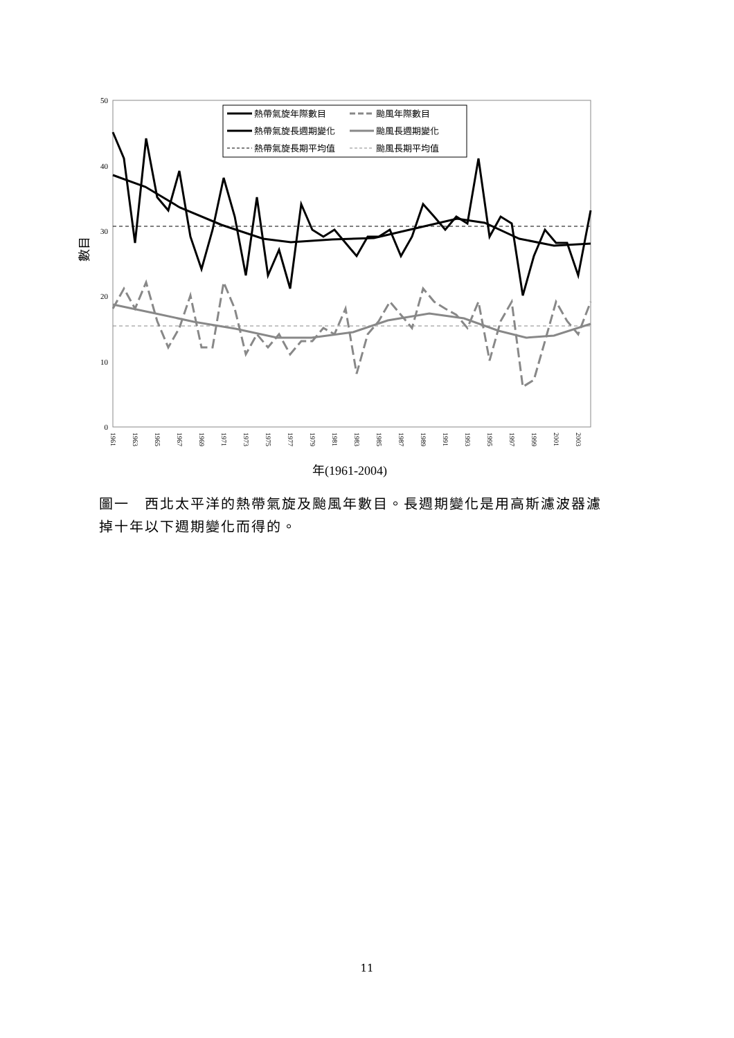50
40
30
20
10
0
數目
1961
1963
1965
1967
1969
1971
1973
1975
1977
1979
1981
1983
1985
1987
1989
1991
1993
1995
1997
1999
2001
2003
熱帶氣旋年際數目
颱風年際數目
熱帶氣旋長週期變化
颱風長週期變化
熱帶氣旋長期平均值
颱風長期平均值
年(1961-2004)
圖一　西北太平洋的熱帶氣旋及颱風年數目。長週期變化是用高斯濾波器濾掉十年以下週期變化而得的。
11